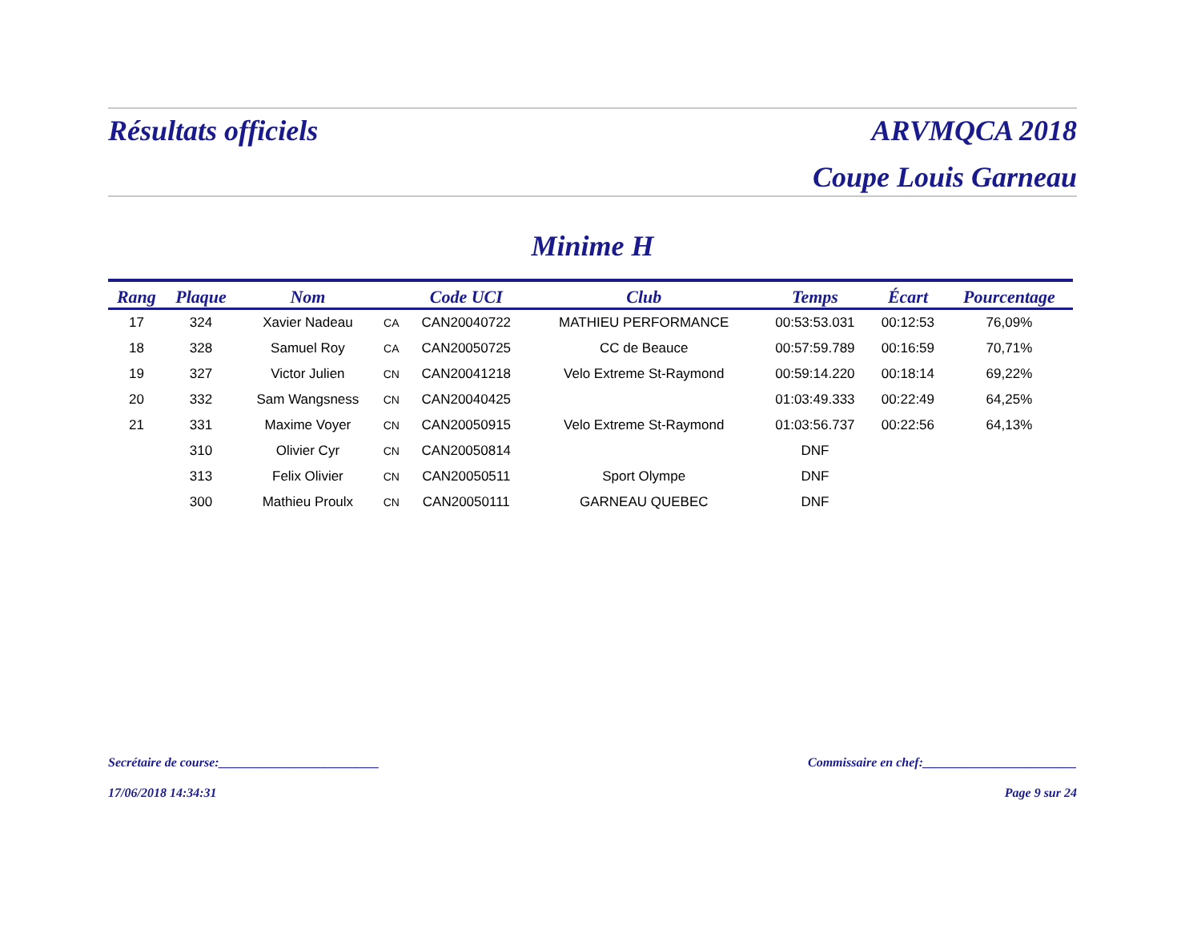Résultats officiels ARVMQCA 2018
Coupe Louis Garneau
Minime H
| Rang | Plaque | Nom | | Code UCI | Club | Temps | Écart | Pourcentage |
| --- | --- | --- | --- | --- | --- | --- | --- | --- |
| 17 | 324 | Xavier Nadeau | CA | CAN20040722 | MATHIEU PERFORMANCE | 00:53:53.031 | 00:12:53 | 76,09% |
| 18 | 328 | Samuel Roy | CA | CAN20050725 | CC de Beauce | 00:57:59.789 | 00:16:59 | 70,71% |
| 19 | 327 | Victor Julien | CN | CAN20041218 | Velo Extreme St-Raymond | 00:59:14.220 | 00:18:14 | 69,22% |
| 20 | 332 | Sam Wangsness | CN | CAN20040425 | | 01:03:49.333 | 00:22:49 | 64,25% |
| 21 | 331 | Maxime Voyer | CN | CAN20050915 | Velo Extreme St-Raymond | 01:03:56.737 | 00:22:56 | 64,13% |
| | 310 | Olivier Cyr | CN | CAN20050814 | | DNF | | |
| | 313 | Felix Olivier | CN | CAN20050511 | Sport Olympe | DNF | | |
| | 300 | Mathieu Proulx | CN | CAN20050111 | GARNEAU QUEBEC | DNF | | |
Secrétaire de course:_________________________ Commissaire en chef:________________________
17/06/2018 14:34:31 Page 9 sur 24